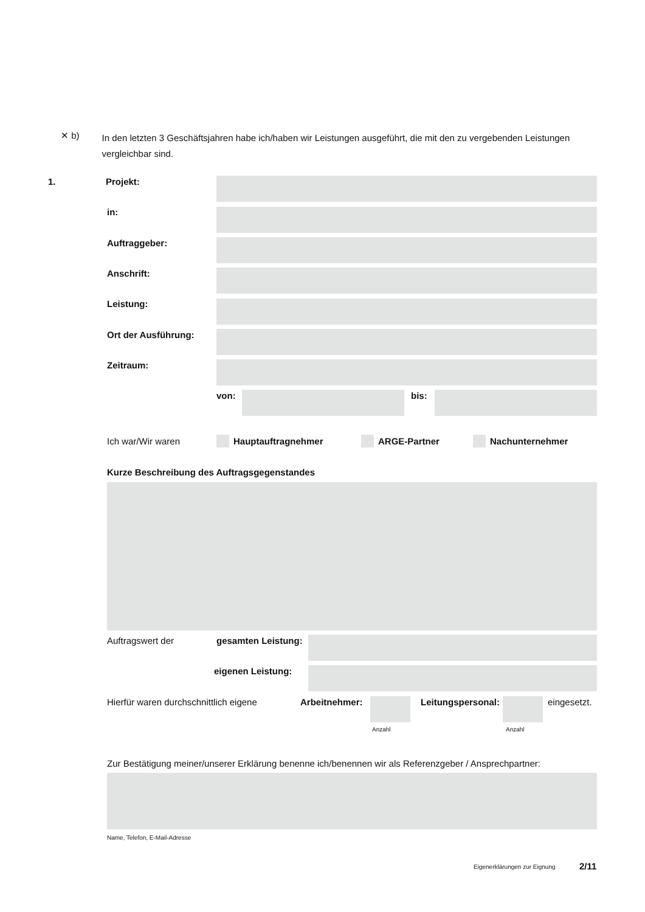✕ b) In den letzten 3 Geschäftsjahren habe ich/haben wir Leistungen ausgeführt, die mit den zu vergebenden Leistungen vergleichbar sind.
1. Projekt:
in:
Auftraggeber:
Anschrift:
Leistung:
Ort der Ausführung:
Zeitraum:
von: bis:
Ich war/Wir waren Hauptauftragnehmer ARGE-Partner Nachunternehmer
Kurze Beschreibung des Auftragsgegenstandes
Auftragswert der gesamten Leistung:
eigenen Leistung:
Hierfür waren durchschnittlich eigene
Arbeitnehmer: Leitungspersonal: eingesetzt.
Anzahl Anzahl
Zur Bestätigung meiner/unserer Erklärung benenne ich/benennen wir als Referenzgeber / Ansprechpartner:
Name, Telefon, E-Mail-Adresse
Eigenerklärungen zur Eignung 2/11